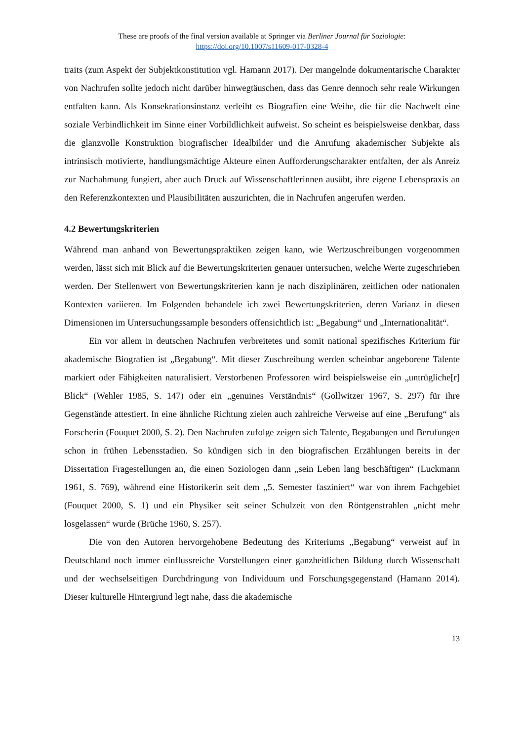These are proofs of the final version available at Springer via Berliner Journal für Soziologie:
https://doi.org/10.1007/s11609-017-0328-4
traits (zum Aspekt der Subjektkonstitution vgl. Hamann 2017). Der mangelnde dokumentarische Charakter von Nachrufen sollte jedoch nicht darüber hinwegtäuschen, dass das Genre dennoch sehr reale Wirkungen entfalten kann. Als Konsekrationsinstanz verleiht es Biografien eine Weihe, die für die Nachwelt eine soziale Verbindlichkeit im Sinne einer Vorbildlichkeit aufweist. So scheint es beispielsweise denkbar, dass die glanzvolle Konstruktion biografischer Idealbilder und die Anrufung akademischer Subjekte als intrinsisch motivierte, handlungsmächtige Akteure einen Aufforderungscharakter entfalten, der als Anreiz zur Nachahmung fungiert, aber auch Druck auf Wissenschaftlerinnen ausübt, ihre eigene Lebenspraxis an den Referenzkontexten und Plausibilitäten auszurichten, die in Nachrufen angerufen werden.
4.2 Bewertungskriterien
Während man anhand von Bewertungspraktiken zeigen kann, wie Wertzuschreibungen vorgenommen werden, lässt sich mit Blick auf die Bewertungskriterien genauer untersuchen, welche Werte zugeschrieben werden. Der Stellenwert von Bewertungskriterien kann je nach disziplinären, zeitlichen oder nationalen Kontexten variieren. Im Folgenden behandele ich zwei Bewertungskriterien, deren Varianz in diesen Dimensionen im Untersuchungssample besonders offensichtlich ist: „Begabung“ und „Internationalität“.
Ein vor allem in deutschen Nachrufen verbreitetes und somit national spezifisches Kriterium für akademische Biografien ist „Begabung“. Mit dieser Zuschreibung werden scheinbar angeborene Talente markiert oder Fähigkeiten naturalisiert. Verstorbenen Professoren wird beispielsweise ein „untrügliche[r] Blick“ (Wehler 1985, S. 147) oder ein „genuines Verständnis“ (Gollwitzer 1967, S. 297) für ihre Gegenstände attestiert. In eine ähnliche Richtung zielen auch zahlreiche Verweise auf eine „Berufung“ als Forscherin (Fouquet 2000, S. 2). Den Nachrufen zufolge zeigen sich Talente, Begabungen und Berufungen schon in frühen Lebensstadien. So kündigen sich in den biografischen Erzählungen bereits in der Dissertation Fragestellungen an, die einen Soziologen dann „sein Leben lang beschäftigen“ (Luckmann 1961, S. 769), während eine Historikerin seit dem „5. Semester fasziniert“ war von ihrem Fachgebiet (Fouquet 2000, S. 1) und ein Physiker seit seiner Schulzeit von den Röntgenstrahlen „nicht mehr losgelassen“ wurde (Brüche 1960, S. 257).
Die von den Autoren hervorgehobene Bedeutung des Kriteriums „Begabung“ verweist auf in Deutschland noch immer einflussreiche Vorstellungen einer ganzheitlichen Bildung durch Wissenschaft und der wechselseitigen Durchdringung von Individuum und Forschungsgegenstand (Hamann 2014). Dieser kulturelle Hintergrund legt nahe, dass die akademische
13